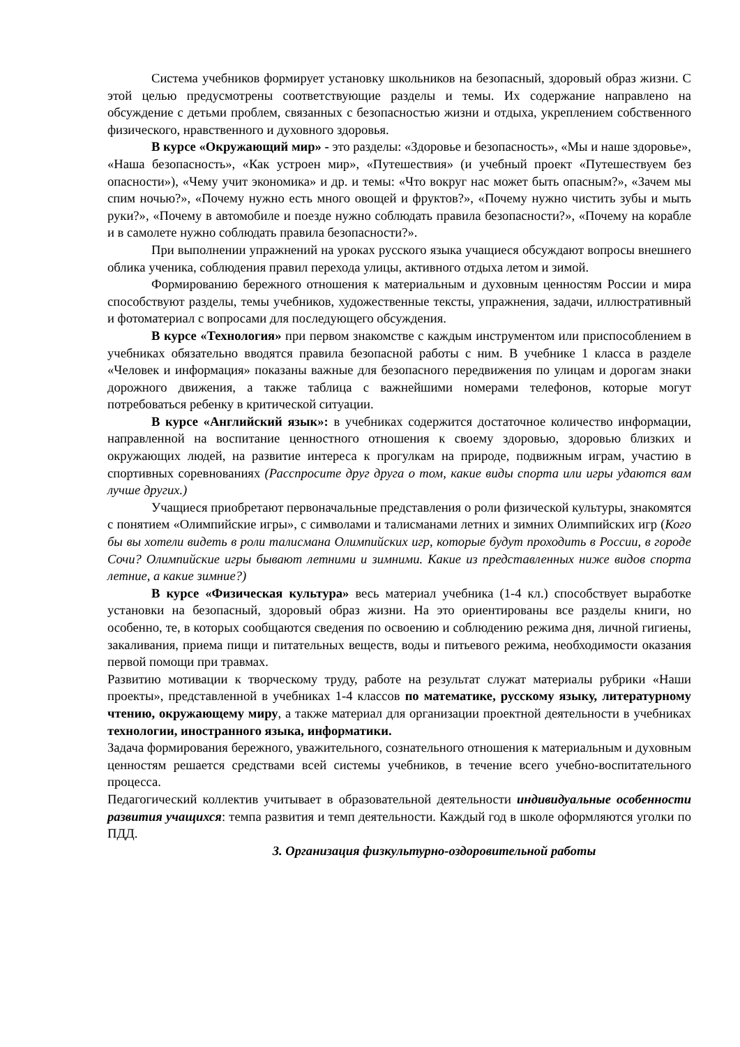Система учебников формирует установку школьников на безопасный, здоровый образ жизни. С этой целью предусмотрены соответствующие разделы и темы. Их содержание направлено на обсуждение с детьми проблем, связанных с безопасностью жизни и отдыха, укреплением собственного физического, нравственного и духовного здоровья.
В курсе «Окружающий мир» - это разделы: «Здоровье и безопасность», «Мы и наше здоровье», «Наша безопасность», «Как устроен мир», «Путешествия» (и учебный проект «Путешествуем без опасности»), «Чему учит экономика» и др. и темы: «Что вокруг нас может быть опасным?», «Зачем мы спим ночью?», «Почему нужно есть много овощей и фруктов?», «Почему нужно чистить зубы и мыть руки?», «Почему в автомобиле и поезде нужно соблюдать правила безопасности?», «Почему на корабле и в самолете нужно соблюдать правила безопасности?».
При выполнении упражнений на уроках русского языка учащиеся обсуждают вопросы внешнего облика ученика, соблюдения правил перехода улицы, активного отдыха летом и зимой.
Формированию бережного отношения к материальным и духовным ценностям России и мира способствуют разделы, темы учебников, художественные тексты, упражнения, задачи, иллюстративный и фотоматериал с вопросами для последующего обсуждения.
В курсе «Технология» при первом знакомстве с каждым инструментом или приспособлением в учебниках обязательно вводятся правила безопасной работы с ним. В учебнике 1 класса в разделе «Человек и информация» показаны важные для безопасного передвижения по улицам и дорогам знаки дорожного движения, а также таблица с важнейшими номерами телефонов, которые могут потребоваться ребенку в критической ситуации.
В курсе «Английский язык»: в учебниках содержится достаточное количество информации, направленной на воспитание ценностного отношения к своему здоровью, здоровью близких и окружающих людей, на развитие интереса к прогулкам на природе, подвижным играм, участию в спортивных соревнованиях (Расспросите друг друга о том, какие виды спорта или игры удаются вам лучше других.)
Учащиеся приобретают первоначальные представления о роли физической культуры, знакомятся с понятием «Олимпийские игры», с символами и талисманами летних и зимних Олимпийских игр (Кого бы вы хотели видеть в роли талисмана Олимпийских игр, которые будут проходить в России, в городе Сочи? Олимпийские игры бывают летними и зимними. Какие из представленных ниже видов спорта летние, а какие зимние?)
В курсе «Физическая культура» весь материал учебника (1-4 кл.) способствует выработке установки на безопасный, здоровый образ жизни. На это ориентированы все разделы книги, но особенно, те, в которых сообщаются сведения по освоению и соблюдению режима дня, личной гигиены, закаливания, приема пищи и питательных веществ, воды и питьевого режима, необходимости оказания первой помощи при травмах.
Развитию мотивации к творческому труду, работе на результат служат материалы рубрики «Наши проекты», представленной в учебниках 1-4 классов по математике, русскому языку, литературному чтению, окружающему миру, а также материал для организации проектной деятельности в учебниках технологии, иностранного языка, информатики.
Задача формирования бережного, уважительного, сознательного отношения к материальным и духовным ценностям решается средствами всей системы учебников, в течение всего учебно-воспитательного процесса.
Педагогический коллектив учитывает в образовательной деятельности индивидуальные особенности развития учащихся: темпа развития и темп деятельности. Каждый год в школе оформляются уголки по ПДД.
3. Организация физкультурно-оздоровительной работы